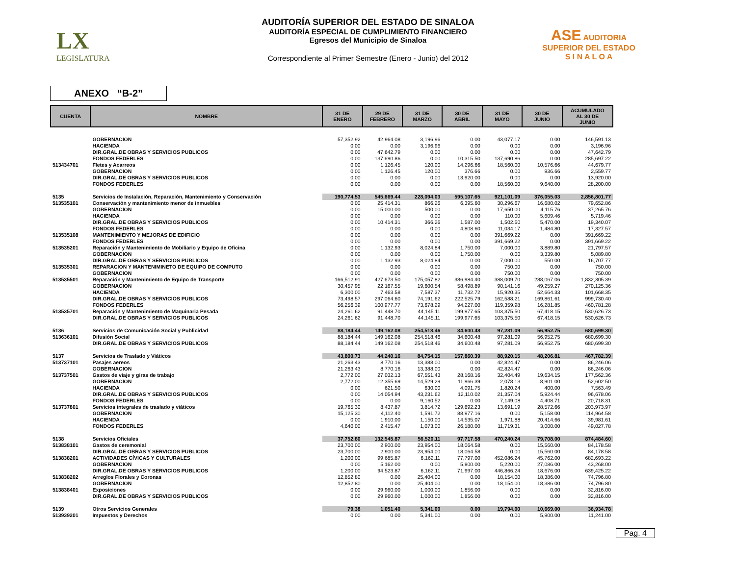LX
LEGISLATURA
ASE AUDITORIA SUPERIOR DEL ESTADO
S I N A L O A
AUDITORÍA SUPERIOR DEL ESTADO DE SINALOA
AUDITORÍA ESPECIAL DE CUMPLIMIENTO FINANCIERO
Egresos del Municipio de Sinaloa
Correspondiente al Primer Semestre (Enero - Junio) del 2012
ANEXO “B-2”
| CUENTA | NOMBRE | 31 DE ENERO | 29 DE FEBRERO | 31 DE MARZO | 30 DE ABRIL | 31 DE MAYO | 30 DE JUNIO | ACUMULADO AL 30 DE JUNIO |
| --- | --- | --- | --- | --- | --- | --- | --- | --- |
| | GOBERNACION | 57,352.92 | 42,964.08 | 3,196.96 | 0.00 | 43,077.17 | 0.00 | 146,591.13 |
| | HACIENDA | 0.00 | 0.00 | 3,196.96 | 0.00 | 0.00 | 0.00 | 3,196.96 |
| | DIR.GRAL.DE OBRAS Y SERVICIOS PUBLICOS | 0.00 | 47,642.79 | 0.00 | 0.00 | 0.00 | 0.00 | 47,642.79 |
| | FONDOS FEDERLES | 0.00 | 137,690.86 | 0.00 | 10,315.50 | 137,690.86 | 0.00 | 285,697.22 |
| 513434701 | Fletes y Acarreos | 0.00 | 1,126.45 | 120.00 | 14,296.66 | 18,560.00 | 10,576.66 | 44,679.77 |
| | GOBERNACION | 0.00 | 1,126.45 | 120.00 | 376.66 | 0.00 | 936.66 | 2,559.77 |
| | DIR.GRAL.DE OBRAS Y SERVICIOS PUBLICOS | 0.00 | 0.00 | 0.00 | 13,920.00 | 0.00 | 0.00 | 13,920.00 |
| | FONDOS FEDERLES | 0.00 | 0.00 | 0.00 | 0.00 | 18,560.00 | 9,640.00 | 28,200.00 |
| 5135 | Servicios de Instalación, Reparación, Mantenimiento y Conservación | 190,774.53 | 545,669.44 | 228,094.03 | 595,107.65 | 921,101.09 | 376,055.03 | 2,856,801.77 |
| 513535101 | Conservación y mantenimiento menor de inmuebles | 0.00 | 25,414.31 | 866.26 | 6,395.60 | 30,296.67 | 16,680.02 | 79,652.86 |
| | GOBERNACION | 0.00 | 15,000.00 | 500.00 | 0.00 | 17,650.00 | 4,115.76 | 37,265.76 |
| | HACIENDA | 0.00 | 0.00 | 0.00 | 0.00 | 110.00 | 5,609.46 | 5,719.46 |
| | DIR.GRAL.DE OBRAS Y SERVICIOS PUBLICOS | 0.00 | 10,414.31 | 366.26 | 1,587.00 | 1,502.50 | 5,470.00 | 19,340.07 |
| | FONDOS FEDERLES | 0.00 | 0.00 | 0.00 | 4,808.60 | 11,034.17 | 1,484.80 | 17,327.57 |
| 513535108 | MANTENIMIENTO Y MEJORAS DE EDIFICIO | 0.00 | 0.00 | 0.00 | 0.00 | 391,669.22 | 0.00 | 391,669.22 |
| | FONDOS FEDERLES | 0.00 | 0.00 | 0.00 | 0.00 | 391,669.22 | 0.00 | 391,669.22 |
| 513535201 | Reparación y Mantenimiento de Mobiliario y Equipo de Oficina | 0.00 | 1,132.93 | 8,024.84 | 1,750.00 | 7,000.00 | 3,889.80 | 21,797.57 |
| | GOBERNACION | 0.00 | 0.00 | 0.00 | 1,750.00 | 0.00 | 3,339.80 | 5,089.80 |
| | DIR.GRAL.DE OBRAS Y SERVICIOS PUBLICOS | 0.00 | 1,132.93 | 8,024.84 | 0.00 | 7,000.00 | 550.00 | 16,707.77 |
| 513535301 | REPARACION Y MANTENIMINETO DE EQUIPO DE COMPUTO | 0.00 | 0.00 | 0.00 | 0.00 | 750.00 | 0.00 | 750.00 |
| | GOBERNACION | 0.00 | 0.00 | 0.00 | 0.00 | 750.00 | 0.00 | 750.00 |
| 513535501 | Reparación y Mantenimiento de Equipo de Transporte | 166,512.91 | 427,673.50 | 175,057.82 | 386,984.40 | 388,009.70 | 288,067.06 | 1,832,305.39 |
| | GOBERNACION | 30,457.95 | 22,167.55 | 19,600.54 | 58,498.89 | 90,141.16 | 49,259.27 | 270,125.36 |
| | HACIENDA | 6,300.00 | 7,463.58 | 7,587.37 | 11,732.72 | 15,920.35 | 52,664.33 | 101,668.35 |
| | DIR.GRAL.DE OBRAS Y SERVICIOS PUBLICOS | 73,498.57 | 297,064.60 | 74,191.62 | 222,525.79 | 162,588.21 | 169,861.61 | 999,730.40 |
| | FONDOS FEDERLES | 56,256.39 | 100,977.77 | 73,678.29 | 94,227.00 | 119,359.98 | 16,281.85 | 460,781.28 |
| 513535701 | Reparación y Mantenimiento de Maquinaria Pesada | 24,261.62 | 91,448.70 | 44,145.11 | 199,977.65 | 103,375.50 | 67,418.15 | 530,626.73 |
| | DIR.GRAL.DE OBRAS Y SERVICIOS PUBLICOS | 24,261.62 | 91,448.70 | 44,145.11 | 199,977.65 | 103,375.50 | 67,418.15 | 530,626.73 |
| 5136 | Servicios de Comunicación Social y Publicidad | 88,184.44 | 149,162.08 | 254,518.46 | 34,600.48 | 97,281.09 | 56,952.75 | 680,699.30 |
| 513636101 | Difusión Social | 88,184.44 | 149,162.08 | 254,518.46 | 34,600.48 | 97,281.09 | 56,952.75 | 680,699.30 |
| | DIR.GRAL.DE OBRAS Y SERVICIOS PUBLICOS | 88,184.44 | 149,162.08 | 254,518.46 | 34,600.48 | 97,281.09 | 56,952.75 | 680,699.30 |
| 5137 | Servicios de Traslado y Viáticos | 43,800.73 | 44,240.16 | 84,754.15 | 157,860.39 | 88,920.15 | 48,206.81 | 467,782.39 |
| 513737101 | Pasajes aereos | 21,263.43 | 8,770.16 | 13,388.00 | 0.00 | 42,824.47 | 0.00 | 86,246.06 |
| | GOBERNACION | 21,263.43 | 8,770.16 | 13,388.00 | 0.00 | 42,824.47 | 0.00 | 86,246.06 |
| 513737501 | Gastos de viaje y giras de trabajo | 2,772.00 | 27,032.13 | 67,551.43 | 28,168.16 | 32,404.49 | 19,634.15 | 177,562.36 |
| | GOBERNACION | 2,772.00 | 12,355.69 | 14,529.29 | 11,966.39 | 2,078.13 | 8,901.00 | 52,602.50 |
| | HACIENDA | 0.00 | 621.50 | 630.00 | 4,091.75 | 1,820.24 | 400.00 | 7,563.49 |
| | DIR.GRAL.DE OBRAS Y SERVICIOS PUBLICOS | 0.00 | 14,054.94 | 43,231.62 | 12,110.02 | 21,357.04 | 5,924.44 | 96,678.06 |
| | FONDOS FEDERLES | 0.00 | 0.00 | 9,160.52 | 0.00 | 7,149.08 | 4,408.71 | 20,718.31 |
| 513737801 | Servicios integrales de traslado y viáticos | 19,765.30 | 8,437.87 | 3,814.72 | 129,692.23 | 13,691.19 | 28,572.66 | 203,973.97 |
| | GOBERNACION | 15,125.30 | 4,112.40 | 1,591.72 | 88,977.16 | 0.00 | 5,158.00 | 114,964.58 |
| | HACIENDA | 0.00 | 1,910.00 | 1,150.00 | 14,535.07 | 1,971.88 | 20,414.66 | 39,981.61 |
| | FONDOS FEDERLES | 4,640.00 | 2,415.47 | 1,073.00 | 26,180.00 | 11,719.31 | 3,000.00 | 49,027.78 |
| 5138 | Servicios Oficiales | 37,752.80 | 132,545.87 | 56,520.11 | 97,717.58 | 470,240.24 | 79,708.00 | 874,484.60 |
| 513838101 | Gastos de ceremonial | 23,700.00 | 2,900.00 | 23,954.00 | 18,064.58 | 0.00 | 15,560.00 | 84,178.58 |
| | DIR.GRAL.DE OBRAS Y SERVICIOS PUBLICOS | 23,700.00 | 2,900.00 | 23,954.00 | 18,064.58 | 0.00 | 15,560.00 | 84,178.58 |
| 513838201 | ACTIVIDADES CÍVICAS Y CULTURALES | 1,200.00 | 99,685.87 | 6,162.11 | 77,797.00 | 452,086.24 | 45,762.00 | 682,693.22 |
| | GOBERNACION | 0.00 | 5,162.00 | 0.00 | 5,800.00 | 5,220.00 | 27,086.00 | 43,268.00 |
| | DIR.GRAL.DE OBRAS Y SERVICIOS PUBLICOS | 1,200.00 | 94,523.87 | 6,162.11 | 71,997.00 | 446,866.24 | 18,676.00 | 639,425.22 |
| 513838202 | Arreglos Florales y Coronas | 12,852.80 | 0.00 | 25,404.00 | 0.00 | 18,154.00 | 18,386.00 | 74,796.80 |
| | GOBERNACION | 12,852.80 | 0.00 | 25,404.00 | 0.00 | 18,154.00 | 18,386.00 | 74,796.80 |
| 513838401 | Exposiciones | 0.00 | 29,960.00 | 1,000.00 | 1,856.00 | 0.00 | 0.00 | 32,816.00 |
| | DIR.GRAL.DE OBRAS Y SERVICIOS PUBLICOS | 0.00 | 29,960.00 | 1,000.00 | 1,856.00 | 0.00 | 0.00 | 32,816.00 |
| 5139 | Otros Servicios Generales | 79.38 | 1,051.40 | 5,341.00 | 0.00 | 19,794.00 | 10,669.00 | 36,934.78 |
| 513939201 | Impuestos y Derechos | 0.00 | 0.00 | 5,341.00 | 0.00 | 0.00 | 5,900.00 | 11,241.00 |
Pag. 4